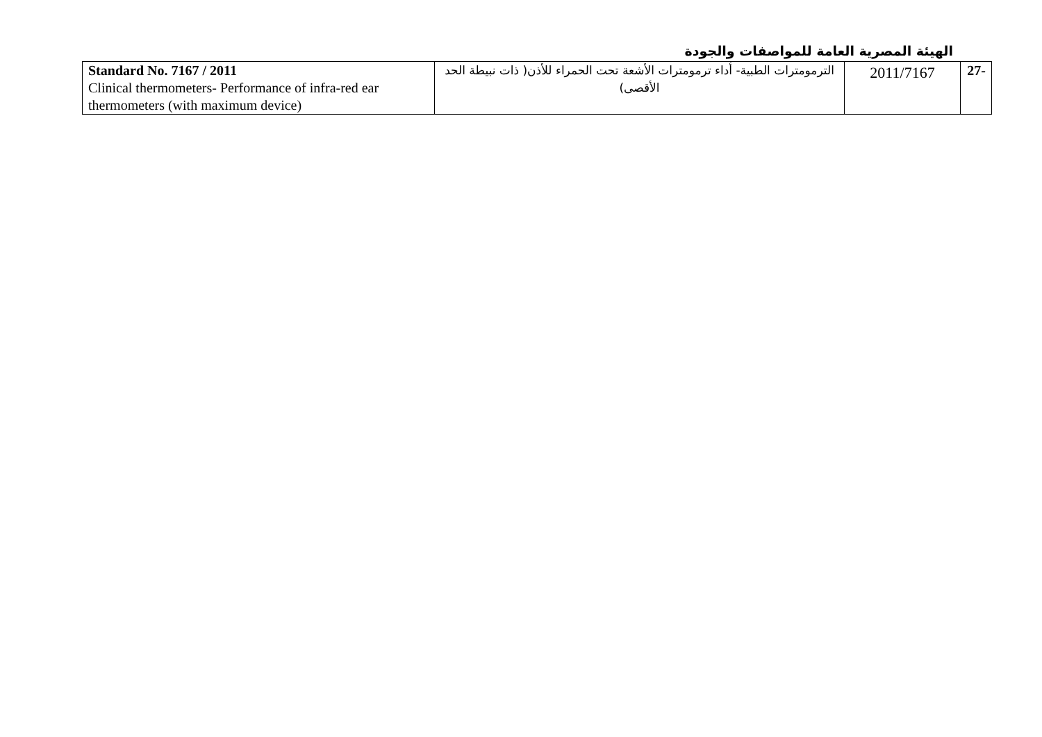الهيئة المصرية العامة للمواصفات والجودة
| -27 | 2011/7167 | الترمومترات الطبية- أداء ترمومترات الأشعة تحت الحمراء للأذن( ذات نبيطة الحد الأقصى) | Standard No. 7167 / 2011 Clinical thermometers- Performance of infra-red ear thermometers (with maximum device) |